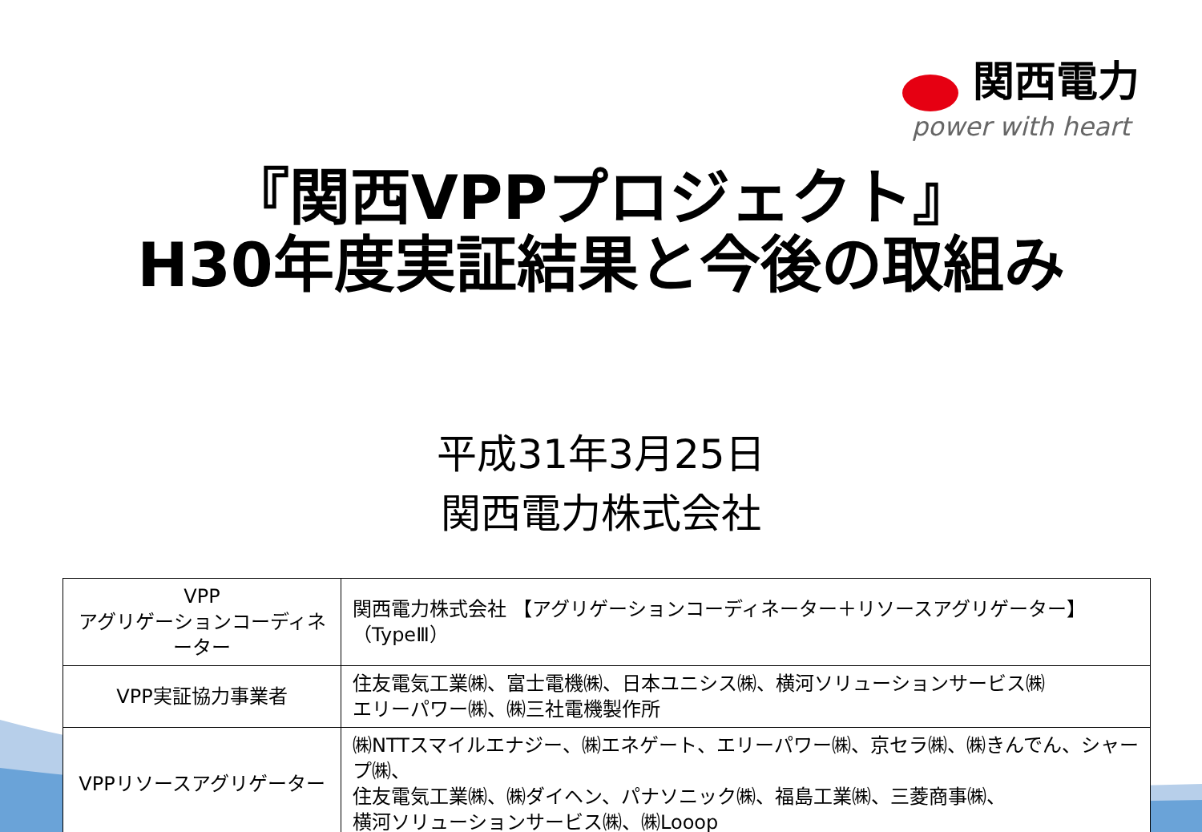関西電力
power with heart
『関西VPPプロジェクト』
H30年度実証結果と今後の取組み
平成31年3月25日
関西電力株式会社
| VPP アグリゲーションコーディネーター | 関西電力株式会社 【アグリゲーションコーディネーター＋リソースアグリゲーター】（TypeⅢ） |
| VPP実証協力事業者 | 住友電気工業㈱、富士電機㈱、日本ユニシス㈱、横河ソリューションサービス㈱ エリーパワー㈱、㈱三社電機製作所 |
| VPPリソースアグリゲーター | ㈱NTTスマイルエナジー、㈱エネゲート、エリーパワー㈱、京セラ㈱、㈱きんでん、シャープ㈱、 住友電気工業㈱、㈱ダイヘン、パナソニック㈱、福島工業㈱、三菱商事㈱、 横河ソリューションサービス㈱、㈱Looop |